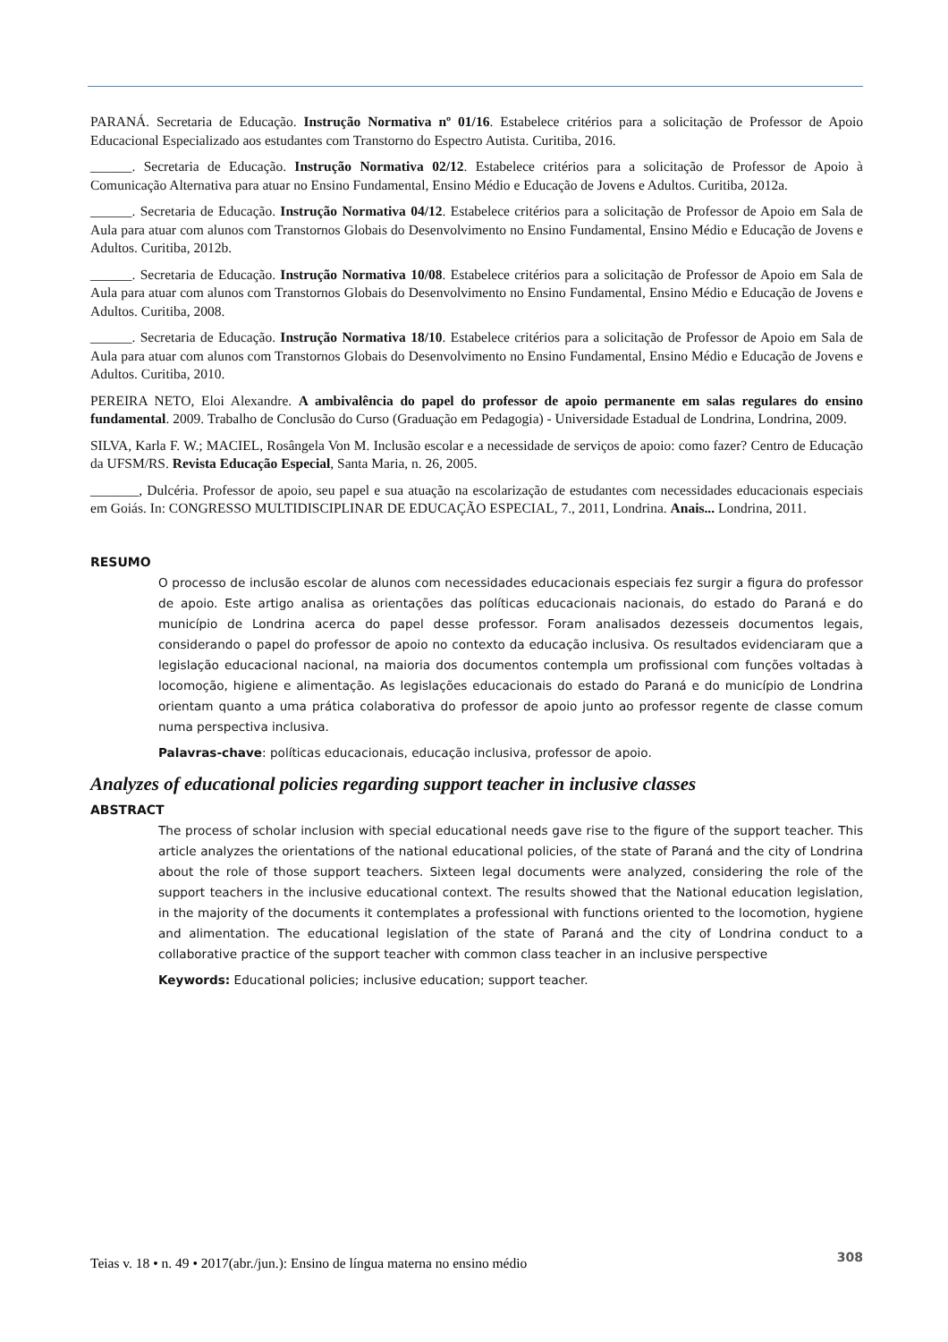PARANÁ. Secretaria de Educação. Instrução Normativa nº 01/16. Estabelece critérios para a solicitação de Professor de Apoio Educacional Especializado aos estudantes com Transtorno do Espectro Autista. Curitiba, 2016.
______. Secretaria de Educação. Instrução Normativa 02/12. Estabelece critérios para a solicitação de Professor de Apoio à Comunicação Alternativa para atuar no Ensino Fundamental, Ensino Médio e Educação de Jovens e Adultos. Curitiba, 2012a.
______. Secretaria de Educação. Instrução Normativa 04/12. Estabelece critérios para a solicitação de Professor de Apoio em Sala de Aula para atuar com alunos com Transtornos Globais do Desenvolvimento no Ensino Fundamental, Ensino Médio e Educação de Jovens e Adultos. Curitiba, 2012b.
______. Secretaria de Educação. Instrução Normativa 10/08. Estabelece critérios para a solicitação de Professor de Apoio em Sala de Aula para atuar com alunos com Transtornos Globais do Desenvolvimento no Ensino Fundamental, Ensino Médio e Educação de Jovens e Adultos. Curitiba, 2008.
______. Secretaria de Educação. Instrução Normativa 18/10. Estabelece critérios para a solicitação de Professor de Apoio em Sala de Aula para atuar com alunos com Transtornos Globais do Desenvolvimento no Ensino Fundamental, Ensino Médio e Educação de Jovens e Adultos. Curitiba, 2010.
PEREIRA NETO, Eloi Alexandre. A ambivalência do papel do professor de apoio permanente em salas regulares do ensino fundamental. 2009. Trabalho de Conclusão do Curso (Graduação em Pedagogia) - Universidade Estadual de Londrina, Londrina, 2009.
SILVA, Karla F. W.; MACIEL, Rosângela Von M. Inclusão escolar e a necessidade de serviços de apoio: como fazer? Centro de Educação da UFSM/RS. Revista Educação Especial, Santa Maria, n. 26, 2005.
_______, Dulcéria. Professor de apoio, seu papel e sua atuação na escolarização de estudantes com necessidades educacionais especiais em Goiás. In: CONGRESSO MULTIDISCIPLINAR DE EDUCAÇÃO ESPECIAL, 7., 2011, Londrina. Anais... Londrina, 2011.
RESUMO
O processo de inclusão escolar de alunos com necessidades educacionais especiais fez surgir a figura do professor de apoio. Este artigo analisa as orientações das políticas educacionais nacionais, do estado do Paraná e do município de Londrina acerca do papel desse professor. Foram analisados dezesseis documentos legais, considerando o papel do professor de apoio no contexto da educação inclusiva. Os resultados evidenciaram que a legislação educacional nacional, na maioria dos documentos contempla um profissional com funções voltadas à locomoção, higiene e alimentação. As legislações educacionais do estado do Paraná e do município de Londrina orientam quanto a uma prática colaborativa do professor de apoio junto ao professor regente de classe comum numa perspectiva inclusiva.
Palavras-chave: políticas educacionais, educação inclusiva, professor de apoio.
Analyzes of educational policies regarding support teacher in inclusive classes
ABSTRACT
The process of scholar inclusion with special educational needs gave rise to the figure of the support teacher. This article analyzes the orientations of the national educational policies, of the state of Paraná and the city of Londrina about the role of those support teachers. Sixteen legal documents were analyzed, considering the role of the support teachers in the inclusive educational context. The results showed that the National education legislation, in the majority of the documents it contemplates a professional with functions oriented to the locomotion, hygiene and alimentation. The educational legislation of the state of Paraná and the city of Londrina conduct to a collaborative practice of the support teacher with common class teacher in an inclusive perspective
Keywords: Educational policies; inclusive education; support teacher.
Teias v. 18 • n. 49 • 2017(abr./jun.): Ensino de língua materna no ensino médio 308